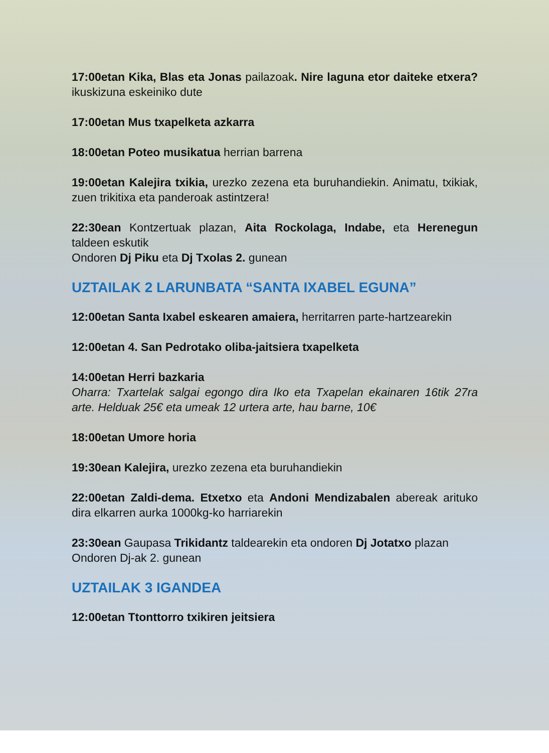17:00etan Kika, Blas eta Jonas pailazoak. Nire laguna etor daiteke etxera? ikuskizuna eskeiniko dute
17:00etan Mus txapelketa azkarra
18:00etan Poteo musikatua herrian barrena
19:00etan Kalejira txikia, urezko zezena eta buruhandiekin. Animatu, txikiak, zuen trikitixa eta panderoak astintzera!
22:30ean Kontzertuak plazan, Aita Rockolaga, Indabe, eta Herenegun taldeen eskutik
Ondoren Dj Piku eta Dj Txolas 2. gunean
UZTAILAK 2 LARUNBATA “SANTA IXABEL EGUNA”
12:00etan Santa Ixabel eskearen amaiera, herritarren parte-hartzearekin
12:00etan 4. San Pedrotako oliba-jaitsiera txapelketa
14:00etan Herri bazkaria
Oharra: Txartelak salgai egongo dira Iko eta Txapelan ekainaren 16tik 27ra arte. Helduak 25€ eta umeak 12 urtera arte, hau barne, 10€
18:00etan Umore horia
19:30ean Kalejira, urezko zezena eta buruhandiekin
22:00etan Zaldi-dema. Etxetxo eta Andoni Mendizabalen abereak arituko dira elkarren aurka 1000kg-ko harriarekin
23:30ean Gaupasa Trikidantz taldearekin eta ondoren Dj Jotatxo plazan
Ondoren Dj-ak 2. gunean
UZTAILAK 3 IGANDEA
12:00etan Ttonttorro txikiren jeitsiera